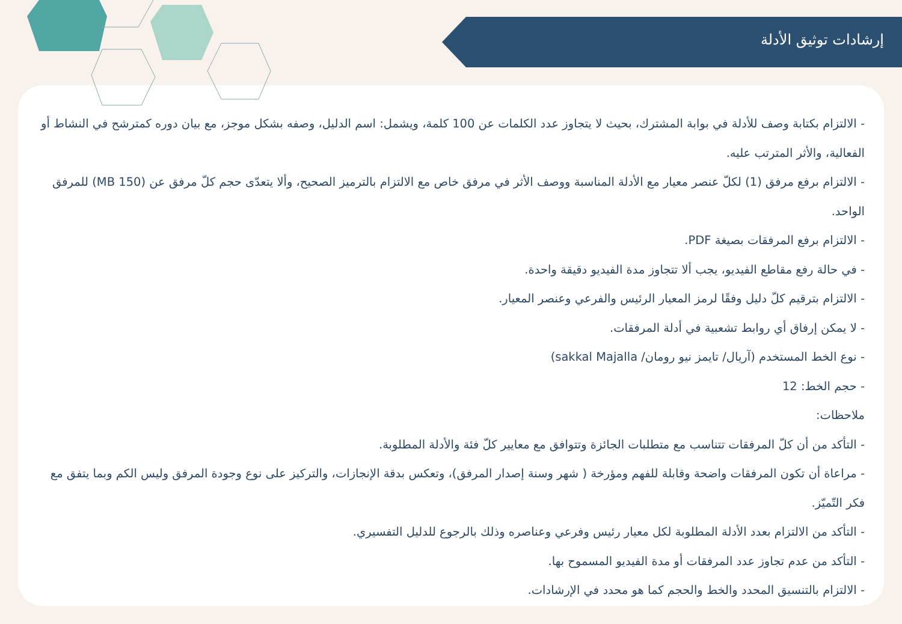إرشادات توثيق الأدلة
- الالتزام بكتابة وصف للأدلة في بوابة المشترك، بحيث لا يتجاوز عدد الكلمات عن 100 كلمة، ويشمل: اسم الدليل، وصفه بشكل موجز، مع بيان دوره كمترشح في النشاط أو الفعالية، والأثر المترتب عليه.
- الالتزام برفع مرفق (1) لكلّ عنصر معيار مع الأدلة المناسبة ووصف الأثر في مرفق خاص مع الالتزام بالترميز الصحيح، وألا يتعدّى حجم كلّ مرفق عن (150 MB) للمرفق الواحد.
- الالتزام برفع المرفقات بصيغة PDF.
- في حالة رفع مقاطع الفيديو، يجب ألا تتجاوز مدة الفيديو دقيقة واحدة.
- الالتزام بترقيم كلّ دليل وفقًا لرمز المعيار الرئيس والفرعي وعنصر المعيار.
- لا يمكن إرفاق أي روابط تشعبية في أدلة المرفقات.
- نوع الخط المستخدم (آريال/ تايمز نيو رومان/ sakkal Majalla)
- حجم الخط: 12
ملاحظات:
- التأكد من أن كلّ المرفقات تتناسب مع متطلبات الجائزة وتتوافق مع معايير كلّ فئة والأدلة المطلوبة.
- مراعاة أن تكون المرفقات واضحة وقابلة للفهم ومؤرخة ( شهر وسنة إصدار المرفق)، وتعكس بدقة الإنجازات، والتركيز على نوع وجودة المرفق وليس الكم وبما يتفق مع فكر التّميّز.
- التأكد من الالتزام بعدد الأدلة المطلوبة لكل معيار رئيس وفرعي وعناصره وذلك بالرجوع للدليل التفسيري.
- التأكد من عدم تجاوز عدد المرفقات أو مدة الفيديو المسموح بها.
- الالتزام بالتنسيق المحدد والخط والحجم كما هو محدد في الإرشادات.